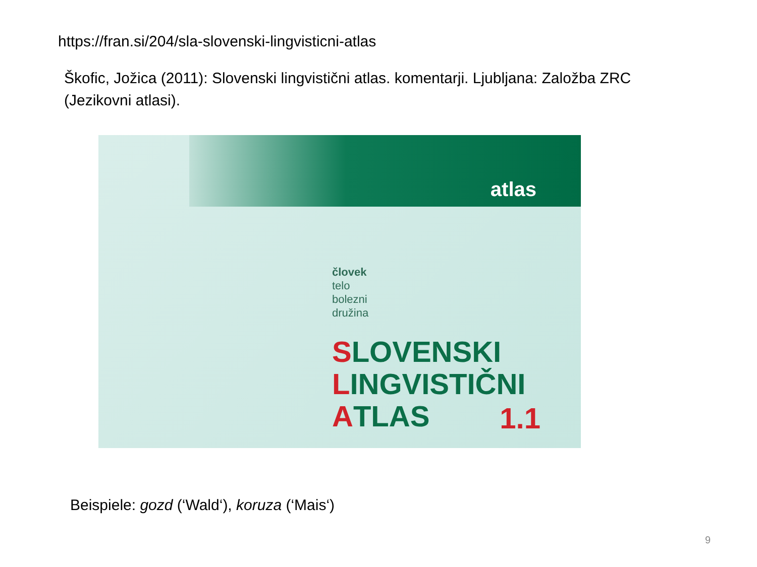https://fran.si/204/sla-slovenski-lingvisticni-atlas
Škofic, Jožica (2011): Slovenski lingvistični atlas. komentarji. Ljubljana: Založba ZRC (Jezikovni atlasi).
atlas
človek
telo
bolezni
družina
SLOVENSKI
LINGVISTIČNI
ATLAS
1.1
Beispiele: gozd (‘Wald‘), koruza (‘Mais‘)
9